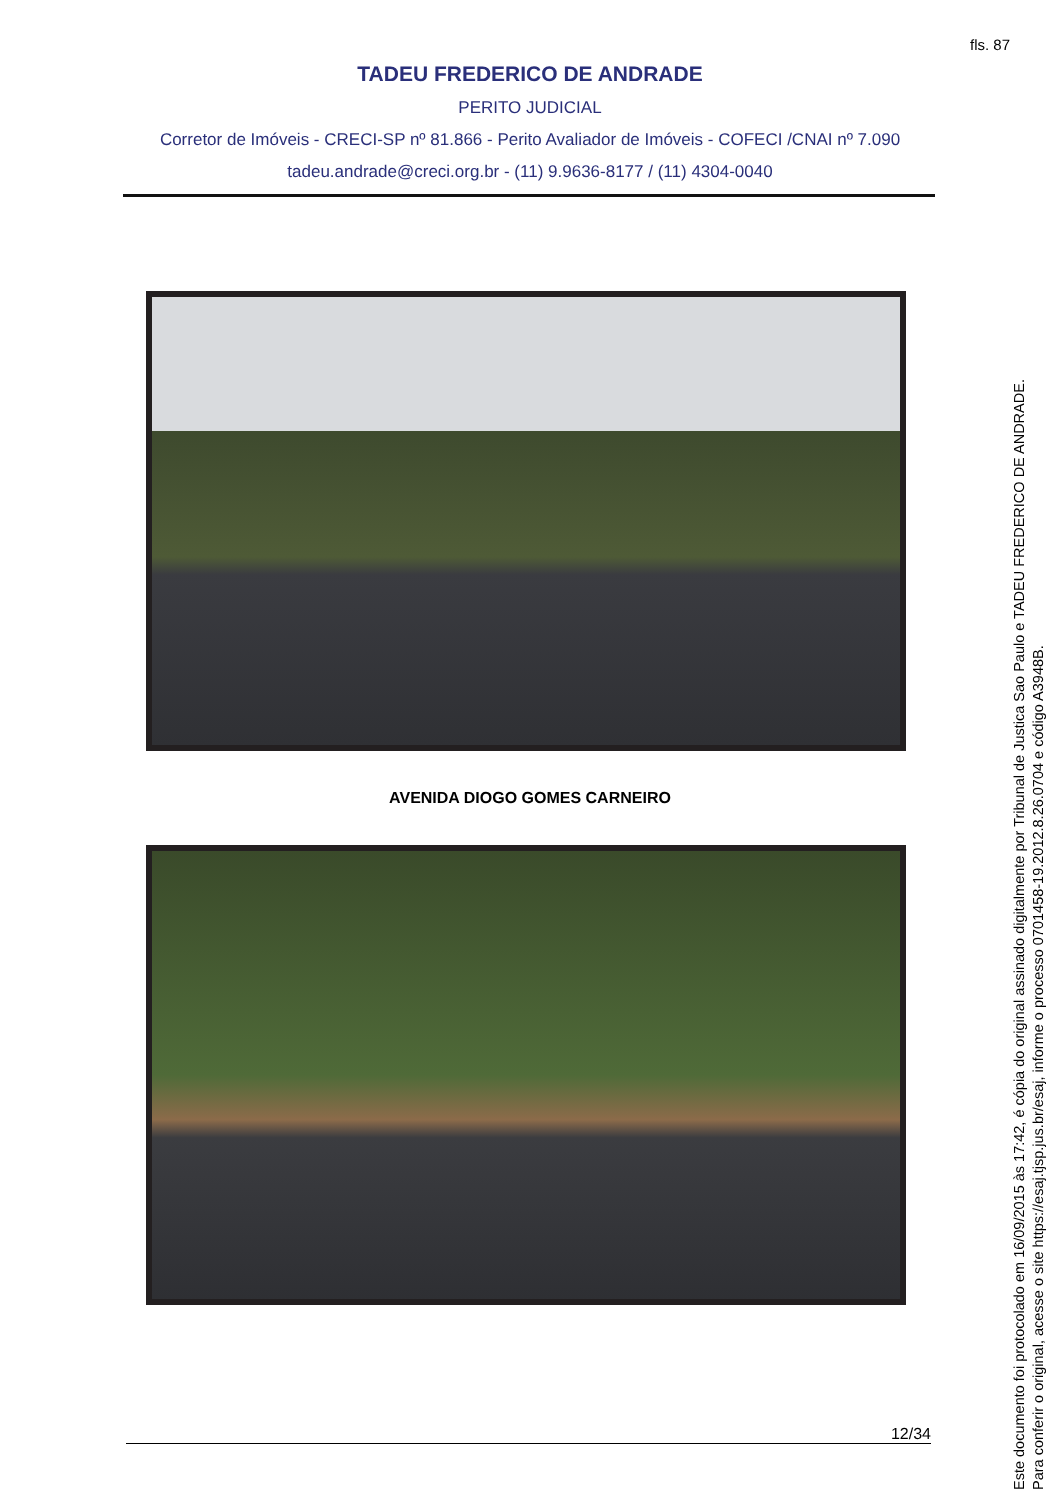fls. 87
TADEU FREDERICO DE ANDRADE
PERITO JUDICIAL
Corretor de Imóveis - CRECI-SP nº 81.866 - Perito Avaliador de Imóveis - COFECI /CNAI nº 7.090
tadeu.andrade@creci.org.br - (11) 9.9636-8177 / (11) 4304-0040
AVENIDA DIOGO GOMES CARNEIRO
12/34
Este documento foi protocolado em 16/09/2015 às 17:42, é cópia do original assinado digitalmente por Tribunal de Justica Sao Paulo e TADEU FREDERICO DE ANDRADE.
Para conferir o original, acesse o site https://esaj.tjsp.jus.br/esaj, informe o processo 0701458-19.2012.8.26.0704 e código A3948B.